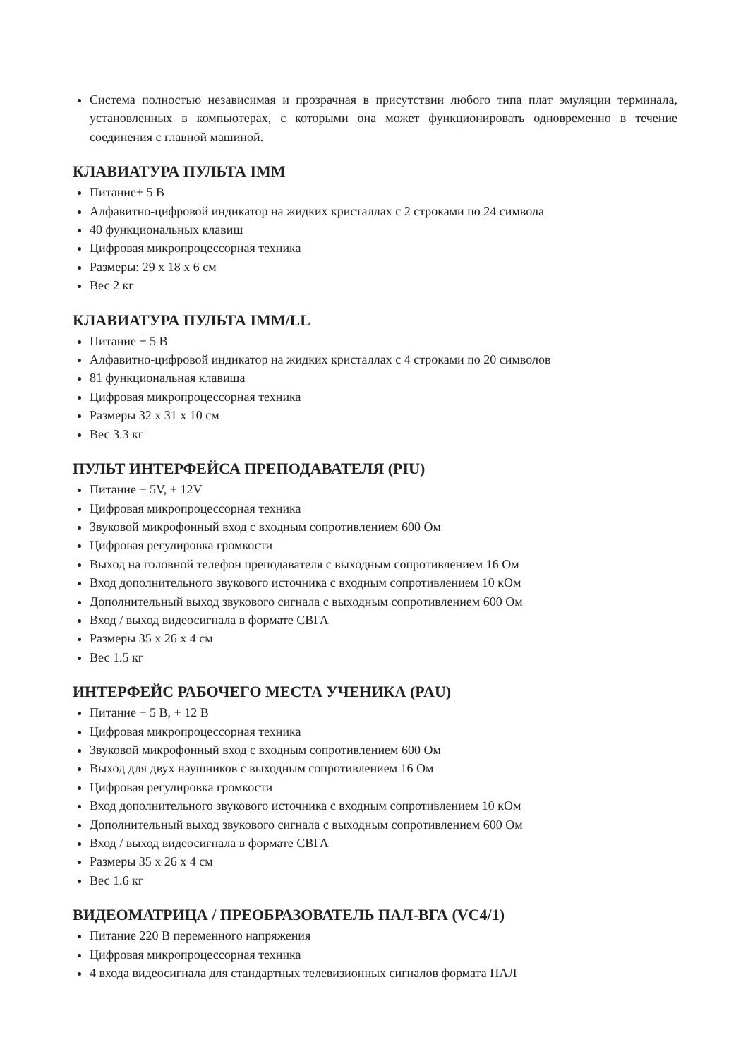Система полностью независимая и прозрачная в присутствии любого типа плат эмуляции терминала, установленных в компьютерах, с которыми она может функционировать одновременно в течение соединения с главной машиной.
КЛАВИАТУРА ПУЛЬТА IMM
Питание+ 5 В
Алфавитно-цифровой индикатор на жидких кристаллах с 2 строками по 24 символа
40 функциональных клавиш
Цифровая микропроцессорная техника
Размеры: 29 x 18 x 6 см
Вес 2 кг
КЛАВИАТУРА ПУЛЬТА IMM/LL
Питание + 5 В
Алфавитно-цифровой индикатор на жидких кристаллах с 4 строками по 20 символов
81 функциональная клавиша
Цифровая микропроцессорная техника
Размеры 32 x 31 x 10 см
Вес 3.3 кг
ПУЛЬТ ИНТЕРФЕЙСА ПРЕПОДАВАТЕЛЯ (PIU)
Питание + 5V, + 12V
Цифровая микропроцессорная техника
Звуковой микрофонный вход с входным сопротивлением 600 Ом
Цифровая регулировка громкости
Выход на головной телефон преподавателя с выходным сопротивлением 16 Ом
Вход дополнительного звукового источника с входным сопротивлением 10 кОм
Дополнительный выход звукового сигнала с выходным сопротивлением 600 Ом
Вход / выход видеосигнала в формате СВГА
Размеры 35 x 26 x 4 см
Вес 1.5 кг
ИНТЕРФЕЙС РАБОЧЕГО МЕСТА УЧЕНИКА (PAU)
Питание + 5 В, + 12 В
Цифровая микропроцессорная техника
Звуковой микрофонный вход с входным сопротивлением 600 Ом
Выход для двух наушников с выходным сопротивлением 16 Ом
Цифровая регулировка громкости
Вход дополнительного звукового источника с входным сопротивлением 10 кОм
Дополнительный выход звукового сигнала с выходным сопротивлением 600 Ом
Вход / выход видеосигнала в формате СВГА
Размеры 35 x 26 x 4 см
Вес 1.6 кг
ВИДЕОМАТРИЦА / ПРЕОБРАЗОВАТЕЛЬ ПАЛ-ВГА (VC4/1)
Питание 220 В переменного напряжения
Цифровая микропроцессорная техника
4 входа видеосигнала для стандартных телевизионных сигналов формата ПАЛ